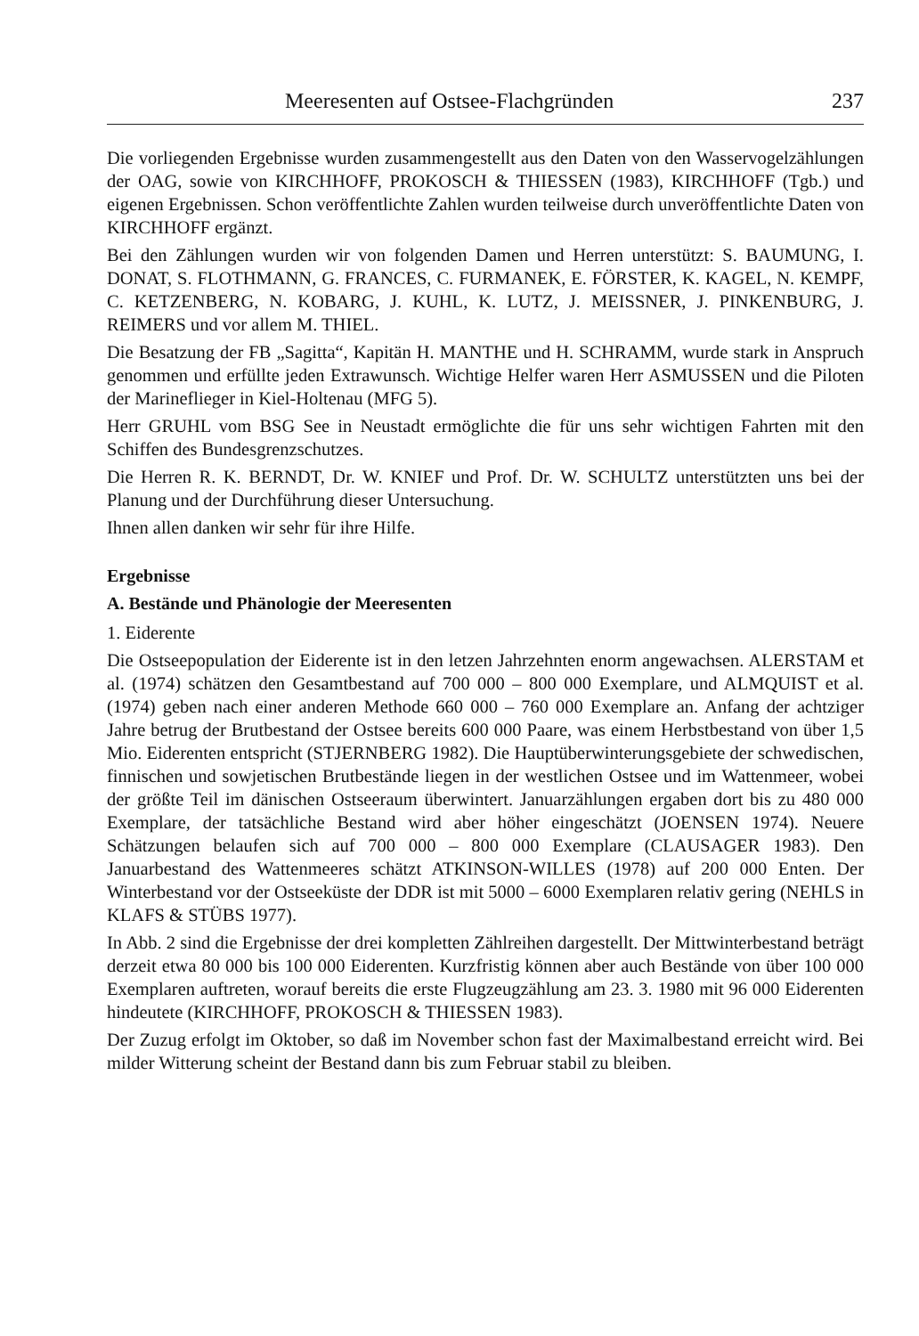Meeresenten auf Ostsee-Flachgründen 237
Die vorliegenden Ergebnisse wurden zusammengestellt aus den Daten von den Wasservogelzählungen der OAG, sowie von KIRCHHOFF, PROKOSCH & THIESSEN (1983), KIRCHHOFF (Tgb.) und eigenen Ergebnissen. Schon veröffentlichte Zahlen wurden teilweise durch unveröffentlichte Daten von KIRCHHOFF ergänzt.
Bei den Zählungen wurden wir von folgenden Damen und Herren unterstützt: S. BAUMUNG, I. DONAT, S. FLOTHMANN, G. FRANCES, C. FURMANEK, E. FÖRSTER, K. KAGEL, N. KEMPF, C. KETZENBERG, N. KOBARG, J. KUHL, K. LUTZ, J. MEISSNER, J. PINKENBURG, J. REIMERS und vor allem M. THIEL.
Die Besatzung der FB „Sagitta“, Kapitän H. MANTHE und H. SCHRAMM, wurde stark in Anspruch genommen und erfüllte jeden Extrawunsch. Wichtige Helfer waren Herr ASMUSSEN und die Piloten der Marineflieger in Kiel-Holtenau (MFG 5).
Herr GRUHL vom BSG See in Neustadt ermöglichte die für uns sehr wichtigen Fahrten mit den Schiffen des Bundesgrenzschutzes.
Die Herren R. K. BERNDT, Dr. W. KNIEF und Prof. Dr. W. SCHULTZ unterstützten uns bei der Planung und der Durchführung dieser Untersuchung.
Ihnen allen danken wir sehr für ihre Hilfe.
Ergebnisse
A. Bestände und Phänologie der Meeresenten
1. Eiderente
Die Ostseepopulation der Eiderente ist in den letzen Jahrzehnten enorm angewachsen. ALERSTAM et al. (1974) schätzen den Gesamtbestand auf 700 000 – 800 000 Exemplare, und ALMQUIST et al. (1974) geben nach einer anderen Methode 660 000 – 760 000 Exemplare an. Anfang der achtziger Jahre betrug der Brutbestand der Ostsee bereits 600 000 Paare, was einem Herbstbestand von über 1,5 Mio. Eiderenten entspricht (STJERNBERG 1982). Die Hauptüberwinterungsgebiete der schwedischen, finnischen und sowjetischen Brutbestände liegen in der westlichen Ostsee und im Wattenmeer, wobei der größte Teil im dänischen Ostseeraum überwintert. Januarzählungen ergaben dort bis zu 480 000 Exemplare, der tatsächliche Bestand wird aber höher eingeschätzt (JOENSEN 1974). Neuere Schätzungen belaufen sich auf 700 000 – 800 000 Exemplare (CLAUSAGER 1983). Den Januarbestand des Wattenmeeres schätzt ATKINSON-WILLES (1978) auf 200 000 Enten. Der Winterbestand vor der Ostseeküste der DDR ist mit 5000 – 6000 Exemplaren relativ gering (NEHLS in KLAFS & STÜBS 1977).
In Abb. 2 sind die Ergebnisse der drei kompletten Zählreihen dargestellt. Der Mittwinterbestand beträgt derzeit etwa 80 000 bis 100 000 Eiderenten. Kurzfristig können aber auch Bestände von über 100 000 Exemplaren auftreten, worauf bereits die erste Flugzeugzählung am 23. 3. 1980 mit 96 000 Eiderenten hindeutete (KIRCHHOFF, PROKOSCH & THIESSEN 1983).
Der Zuzug erfolgt im Oktober, so daß im November schon fast der Maximalbestand erreicht wird. Bei milder Witterung scheint der Bestand dann bis zum Februar stabil zu bleiben.